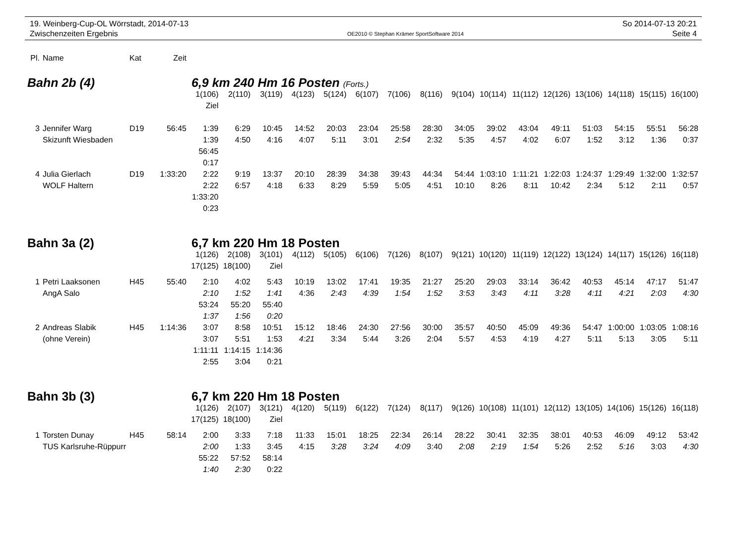19. Weinberg-Cup-OL Wörrstadt, 2014-07-13
Zwischenzeiten Ergebnis
OE2010 © Stephan Krämer SportSoftware 2014
So 2014-07-13 20:21
Seite 4
| Pl. | Name | Kat | Zeit | | | | | | | | | | | | | | | | |
| Bahn 2b (4) | | | | 6,9 km 240 Hm 16 Posten (Forts.) | | | | | | | | | | | | | | | |
| | | | | 1(106) | 2(110) | 3(119) | 4(123) | 5(124) | 6(107) | 7(106) | 8(116) | 9(104) | 10(114) | 11(112) | 12(126) | 13(106) | 14(118) | 15(115) | 16(100) |
| | | | | Ziel | | | | | | | | | | | | | | | |
| 3 | Jennifer Warg | D19 | 56:45 | 1:39 | 6:29 | 10:45 | 14:52 | 20:03 | 23:04 | 25:58 | 28:30 | 34:05 | 39:02 | 43:04 | 49:11 | 51:03 | 54:15 | 55:51 | 56:28 |
| | Skizunft Wiesbaden | | | 1:39 | 4:50 | 4:16 | 4:07 | 5:11 | 3:01 | 2:54 | 2:32 | 5:35 | 4:57 | 4:02 | 6:07 | 1:52 | 3:12 | 1:36 | 0:37 |
| | | | | 56:45 | | | | | | | | | | | | | | | |
| | | | | 0:17 | | | | | | | | | | | | | | | |
| 4 | Julia Gierlach | D19 | 1:33:20 | 2:22 | 9:19 | 13:37 | 20:10 | 28:39 | 34:38 | 39:43 | 44:34 | 54:44 | 1:03:10 | 1:11:21 | 1:22:03 | 1:24:37 | 1:29:49 | 1:32:00 | 1:32:57 |
| | WOLF Haltern | | | 2:22 | 6:57 | 4:18 | 6:33 | 8:29 | 5:59 | 5:05 | 4:51 | 10:10 | 8:26 | 8:11 | 10:42 | 2:34 | 5:12 | 2:11 | 0:57 |
| | | | | 1:33:20 | | | | | | | | | | | | | | | |
| | | | | 0:23 | | | | | | | | | | | | | | | |
| Bahn 3a (2) | | | | 6,7 km 220 Hm 18 Posten | | | | | | | | | | | | | | | |
| | | | | 1(126) | 2(108) | 3(101) | 4(112) | 5(105) | 6(106) | 7(126) | 8(107) | 9(121) | 10(120) | 11(119) | 12(122) | 13(124) | 14(117) | 15(126) | 16(118) |
| | | | | 17(125) | 18(100) | Ziel | | | | | | | | | | | | | |
| 1 | Petri Laaksonen | H45 | 55:40 | 2:10 | 4:02 | 5:43 | 10:19 | 13:02 | 17:41 | 19:35 | 21:27 | 25:20 | 29:03 | 33:14 | 36:42 | 40:53 | 45:14 | 47:17 | 51:47 |
| | AngA Salo | | | 2:10 | 1:52 | 1:41 | 4:36 | 2:43 | 4:39 | 1:54 | 1:52 | 3:53 | 3:43 | 4:11 | 3:28 | 4:11 | 4:21 | 2:03 | 4:30 |
| | | | | 53:24 | 55:20 | 55:40 | | | | | | | | | | | | | |
| | | | | 1:37 | 1:56 | 0:20 | | | | | | | | | | | | | |
| 2 | Andreas Slabik | H45 | 1:14:36 | 3:07 | 8:58 | 10:51 | 15:12 | 18:46 | 24:30 | 27:56 | 30:00 | 35:57 | 40:50 | 45:09 | 49:36 | 54:47 | 1:00:00 | 1:03:05 | 1:08:16 |
| | (ohne Verein) | | | 3:07 | 5:51 | 1:53 | 4:21 | 3:34 | 5:44 | 3:26 | 2:04 | 5:57 | 4:53 | 4:19 | 4:27 | 5:11 | 5:13 | 3:05 | 5:11 |
| | | | | 1:11:11 | 1:14:15 | 1:14:36 | | | | | | | | | | | | | |
| | | | | 2:55 | 3:04 | 0:21 | | | | | | | | | | | | | |
| Bahn 3b (3) | | | | 6,7 km 220 Hm 18 Posten | | | | | | | | | | | | | | | |
| | | | | 1(126) | 2(107) | 3(121) | 4(120) | 5(119) | 6(122) | 7(124) | 8(117) | 9(126) | 10(108) | 11(101) | 12(112) | 13(105) | 14(106) | 15(126) | 16(118) |
| | | | | 17(125) | 18(100) | Ziel | | | | | | | | | | | | | |
| 1 | Torsten Dunay | H45 | 58:14 | 2:00 | 3:33 | 7:18 | 11:33 | 15:01 | 18:25 | 22:34 | 26:14 | 28:22 | 30:41 | 32:35 | 38:01 | 40:53 | 46:09 | 49:12 | 53:42 |
| | TUS Karlsruhe-Rüppurr | | | 2:00 | 1:33 | 3:45 | 4:15 | 3:28 | 3:24 | 4:09 | 3:40 | 2:08 | 2:19 | 1:54 | 5:26 | 2:52 | 5:16 | 3:03 | 4:30 |
| | | | | 55:22 | 57:52 | 58:14 | | | | | | | | | | | | | |
| | | | | 1:40 | 2:30 | 0:22 | | | | | | | | | | | | | |